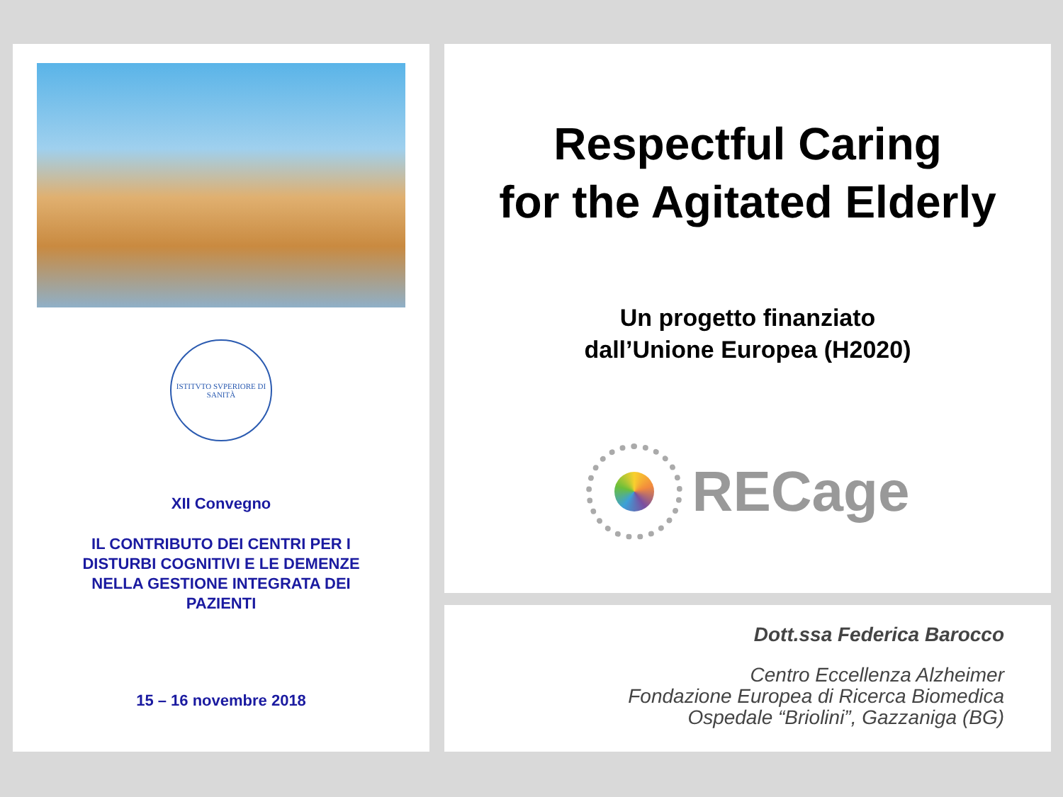ISTITVTO SVPERIORE DI SANITÀ
XII Convegno
IL CONTRIBUTO DEI CENTRI PER I
DISTURBI COGNITIVI E LE DEMENZE
NELLA GESTIONE INTEGRATA DEI
PAZIENTI
15 – 16 novembre 2018
Respectful Caring
for the Agitated Elderly
Un progetto finanziato
dall’Unione Europea (H2020)
RECage
Dott.ssa Federica Barocco
Centro Eccellenza Alzheimer
Fondazione Europea di Ricerca Biomedica
Ospedale “Briolini”, Gazzaniga (BG)